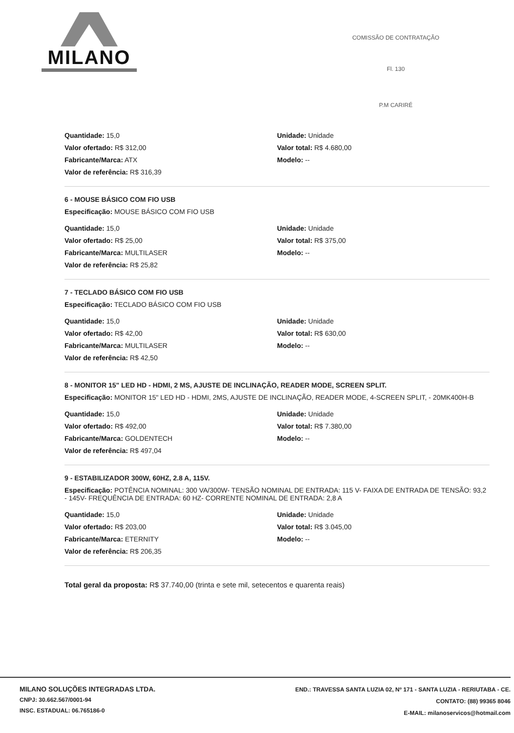MILANO
COMISSÃO DE CONTRATAÇÃO
Fl. 130
P.M CARIRÉ
Quantidade: 15,0
Valor ofertado: R$ 312,00
Fabricante/Marca: ATX
Valor de referência: R$ 316,39
Unidade: Unidade
Valor total: R$ 4.680,00
Modelo: --
6 - MOUSE BÁSICO COM FIO USB
Especificação: MOUSE BÁSICO COM FIO USB
Quantidade: 15,0
Valor ofertado: R$ 25,00
Fabricante/Marca: MULTILASER
Valor de referência: R$ 25,82
Unidade: Unidade
Valor total: R$ 375,00
Modelo: --
7 - TECLADO BÁSICO COM FIO USB
Especificação: TECLADO BÁSICO COM FIO USB
Quantidade: 15,0
Valor ofertado: R$ 42,00
Fabricante/Marca: MULTILASER
Valor de referência: R$ 42,50
Unidade: Unidade
Valor total: R$ 630,00
Modelo: --
8 - MONITOR 15" LED HD - HDMI, 2 MS, AJUSTE DE INCLINAÇÃO, READER MODE, SCREEN SPLIT.
Especificação: MONITOR 15" LED HD - HDMI, 2MS, AJUSTE DE INCLINAÇÃO, READER MODE, 4-SCREEN SPLIT, - 20MK400H-B
Quantidade: 15,0
Valor ofertado: R$ 492,00
Fabricante/Marca: GOLDENTECH
Valor de referência: R$ 497,04
Unidade: Unidade
Valor total: R$ 7.380,00
Modelo: --
9 - ESTABILIZADOR 300W, 60HZ, 2.8 A, 115V.
Especificação: POTÊNCIA NOMINAL: 300 VA/300W- TENSÃO NOMINAL DE ENTRADA: 115 V- FAIXA DE ENTRADA DE TENSÃO: 93,2 - 145V- FREQUÊNCIA DE ENTRADA: 60 HZ- CORRENTE NOMINAL DE ENTRADA: 2,8 A
Quantidade: 15,0
Valor ofertado: R$ 203,00
Fabricante/Marca: ETERNITY
Valor de referência: R$ 206,35
Unidade: Unidade
Valor total: R$ 3.045,00
Modelo: --
Total geral da proposta: R$ 37.740,00 (trinta e sete mil, setecentos e quarenta reais)
MILANO SOLUÇÕES INTEGRADAS LTDA.
CNPJ: 30.662.567/0001-94
INSC. ESTADUAL: 06.765186-0
END.: TRAVESSA SANTA LUZIA 02, Nº 171 - SANTA LUZIA - RERIUTABA - CE.
CONTATO: (88) 99365 8046
E-MAIL: milanoservicos@hotmail.com